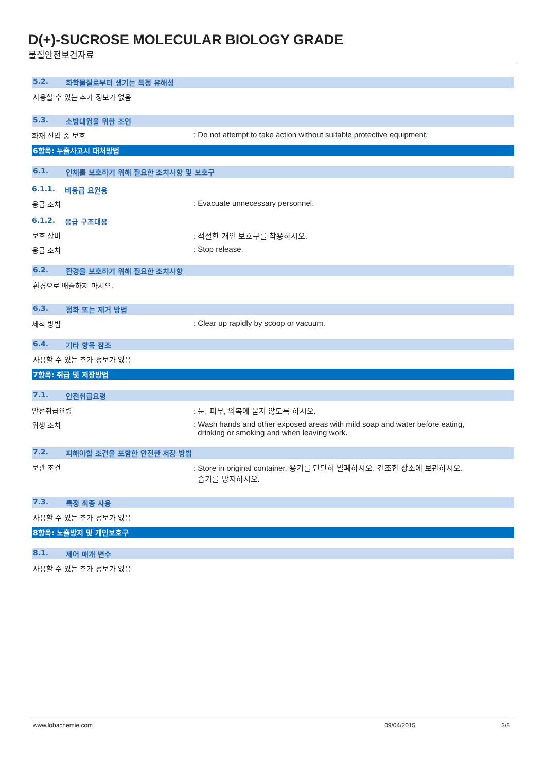D(+)-SUCROSE MOLECULAR BIOLOGY GRADE
물질안전보건자료
5.2. 화학물질로부터 생기는 특정 유해성
사용할 수 있는 추가 정보가 없음
5.3. 소방대원을 위한 조언
화재 진압 중 보호 : Do not attempt to take action without suitable protective equipment.
6항목: 누출사고시 대처방법
6.1. 인체를 보호하기 위해 필요한 조치사항 및 보호구
6.1.1. 비응급 요원용
응급 조치 : Evacuate unnecessary personnel.
6.1.2. 응급 구조대용
보호 장비 : 적절한 개인 보호구를 착용하시오.
응급 조치 : Stop release.
6.2. 환경을 보호하기 위해 필요한 조치사항
환경으로 배출하지 마시오.
6.3. 정화 또는 제거 방법
세척 방법 : Clear up rapidly by scoop or vacuum.
6.4. 기타 항목 참조
사용할 수 있는 추가 정보가 없음
7항목: 취급 및 저장방법
7.1. 안전취급요령
안전취급요령 : 눈, 피부, 의복에 묻지 않도록 하시오.
위생 조치 : Wash hands and other exposed areas with mild soap and water before eating,
drinking or smoking and when leaving work.
7.2. 피해야할 조건을 포함한 안전한 저장 방법
보관 조건 : Store in original container. 용기를 단단히 밀폐하시오. 건조한 장소에 보관하시오.
습기를 방지하시오.
7.3. 특정 최종 사용
사용할 수 있는 추가 정보가 없음
8항목: 노출방지 및 개인보호구
8.1. 제어 매개 변수
사용할 수 있는 추가 정보가 없음
www.lobachemie.com 09/04/2015 3/8